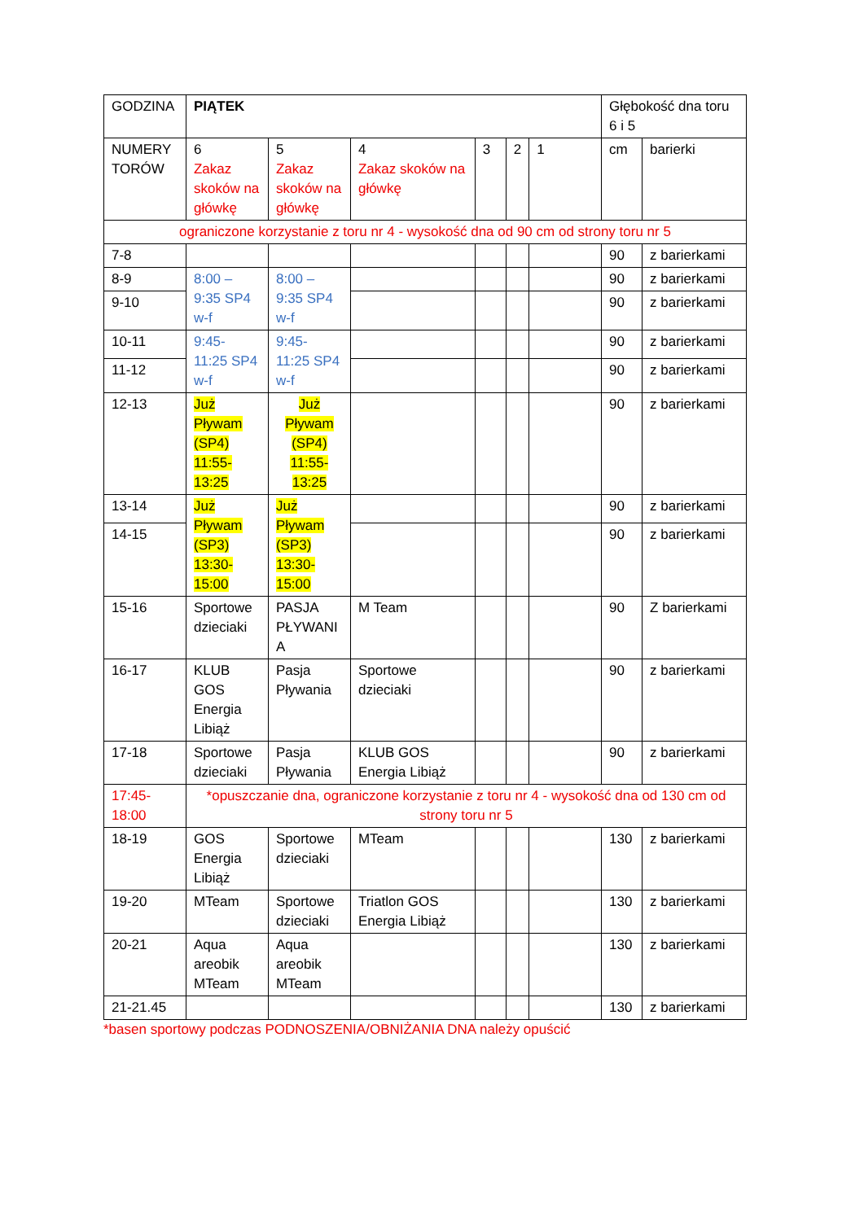| GODZINA | PIĄTEK | | | | | | Głębokość dna toru 6 i 5 | |
| NUMERY TORÓW | 6 Zakaz skoków na główkę | 5 Zakaz skoków na główkę | 4 Zakaz skoków na główkę | 3 | 2 | 1 | cm | barierki |
| ograniczone korzystanie z toru nr 4 - wysokość dna od 90 cm od strony toru nr 5 | | | | | | | | |
| 7-8 | | | | | | | 90 | z barierkami |
| 8-9 | 8:00 – 9:35 SP4 w-f | 8:00 – 9:35 SP4 w-f | | | | | 90 | z barierkami |
| 9-10 | | | | | | | 90 | z barierkami |
| 10-11 | 9:45- 11:25 SP4 w-f | 9:45- 11:25 SP4 w-f | | | | | 90 | z barierkami |
| 11-12 | | | | | | | 90 | z barierkami |
| 12-13 | Już Pływam (SP4) 11:55- 13:25 | Już Pływam (SP4) 11:55- 13:25 | | | | | 90 | z barierkami |
| 13-14 | Już Pływam (SP3) 13:30- 15:00 | Już Pływam (SP3) 13:30- 15:00 | | | | | 90 | z barierkami |
| 14-15 | | | | | | | 90 | z barierkami |
| 15-16 | Sportowe dzieciaki | PASJA PŁYWANI A | M Team | | | | 90 | Z barierkami |
| 16-17 | KLUB GOS Energia Libiąż | Pasja Pływania | Sportowe dzieciaki | | | | 90 | z barierkami |
| 17-18 | Sportowe dzieciaki | Pasja Pływania | KLUB GOS Energia Libiąż | | | | 90 | z barierkami |
| 17:45- 18:00 | *opuszczanie dna, ograniczone korzystanie z toru nr 4 - wysokość dna od 130 cm od strony toru nr 5 | | | | | | | |
| 18-19 | GOS Energia Libiąż | Sportowe dzieciaki | MTeam | | | | 130 | z barierkami |
| 19-20 | MTeam | Sportowe dzieciaki | Triatlon GOS Energia Libiąż | | | | 130 | z barierkami |
| 20-21 | Aqua areobik MTeam | Aqua areobik MTeam | | | | | 130 | z barierkami |
| 21-21.45 | | | | | | | 130 | z barierkami |
*basen sportowy podczas PODNOSZENIA/OBNIŻANIA DNA należy opuścić